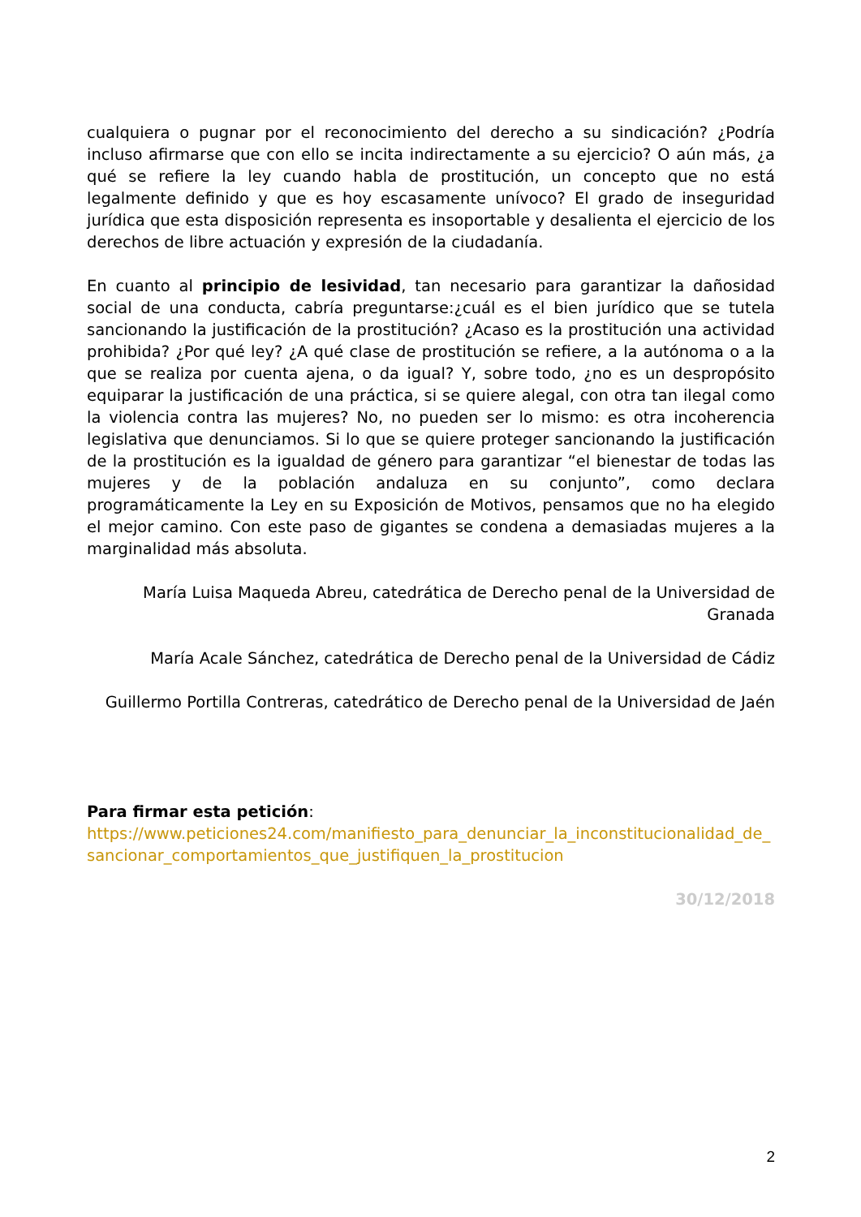cualquiera o pugnar por el reconocimiento del derecho a su sindicación? ¿Podría incluso afirmarse que con ello se incita indirectamente a su ejercicio? O aún más, ¿a qué se refiere la ley cuando habla de prostitución, un concepto que no está legalmente definido y que es hoy escasamente unívoco? El grado de inseguridad jurídica que esta disposición representa es insoportable y desalienta el ejercicio de los derechos de libre actuación y expresión de la ciudadanía.
En cuanto al principio de lesividad, tan necesario para garantizar la dañosidad social de una conducta, cabría preguntarse:¿cuál es el bien jurídico que se tutela sancionando la justificación de la prostitución? ¿Acaso es la prostitución una actividad prohibida? ¿Por qué ley? ¿A qué clase de prostitución se refiere, a la autónoma o a la que se realiza por cuenta ajena, o da igual? Y, sobre todo, ¿no es un despropósito equiparar la justificación de una práctica, si se quiere alegal, con otra tan ilegal como la violencia contra las mujeres? No, no pueden ser lo mismo: es otra incoherencia legislativa que denunciamos. Si lo que se quiere proteger sancionando la justificación de la prostitución es la igualdad de género para garantizar “el bienestar de todas las mujeres y de la población andaluza en su conjunto”, como declara programáticamente la Ley en su Exposición de Motivos, pensamos que no ha elegido el mejor camino. Con este paso de gigantes se condena a demasiadas mujeres a la marginalidad más absoluta.
María Luisa Maqueda Abreu, catedrática de Derecho penal de la Universidad de Granada
María Acale Sánchez, catedrática de Derecho penal de la Universidad de Cádiz
Guillermo Portilla Contreras, catedrático de Derecho penal de la Universidad de Jaén
Para firmar esta petición:
https://www.peticiones24.com/manifiesto_para_denunciar_la_inconstitucionalidad_de_sancionar_comportamientos_que_justifiquen_la_prostitucion
30/12/2018
2